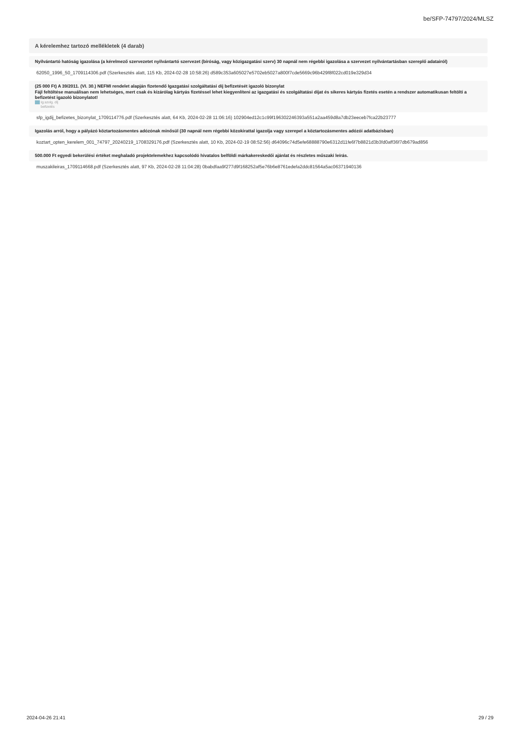be/SFP-74797/2024/MLSZ
A kérelemhez tartozó mellékletek (4 darab)
Nyilvántartó hatóság igazolása (a kérelmező szervezetet nyilvántartó szervezet (bíróság, vagy közigazgatási szerv) 30 napnál nem régebbi igazolása a szervezet nyilvántartásban szereplő adatairól)
62050_1996_50_1709114306.pdf (Szerkesztés alatt, 115 Kb, 2024-02-28 10:58:26) d589c353a605027e5702eb5027a800f7cde5669c96b429f8f022cd019e329d34
(25 000 Ft) A 39/2011. (VI. 30.) NEFMI rendelet alapján fizetendő Igazgatási szolgáltatási díj befizetését igazoló bizonylat
Fájl feltöltése manuálisan nem lehetséges, mert csak és kizárólag kártyás fizetéssel lehet kiegyenlíteni az igazgatási és szolgáltatási díjat és sikeres kártyás fizetés esetén a rendszer automatikusan feltölti a befizetést igazoló bizonylatot!
Ig.szolg. díj
befizetés
sfp_igdij_befizetes_bizonylat_1709114776.pdf (Szerkesztés alatt, 64 Kb, 2024-02-28 11:06:16) 102904ed12c1c99f196302246393a551a2aa459d8a7db23eeceb7fca22b23777
Igazolás arról, hogy a pályázó köztartozásmentes adózónak minősül (30 napnál nem régebbi közokirattal igazolja vagy szerepel a köztartozásmentes adózói adatbázisban)
koztart_opten_kerelem_001_74797_20240219_1708329176.pdf (Szerkesztés alatt, 10 Kb, 2024-02-19 08:52:56) d64096c74d5efe68888790e6312d11fe6f7b8821d3b3fd0aff36f7db679ad856
500.000 Ft egyedi bekerülési értéket meghaladó projektelemekhez kapcsolódó hivatalos belföldi márkakereskedői ajánlat és részletes műszaki leírás.
muszakileiras_1709114668.pdf (Szerkesztés alatt, 97 Kb, 2024-02-28 11:04:28) 0babdfaa9f277d9f168252af5e76b6e8761edefa2ddc81564a5ac06371940136
2024-04-26 21:41 29 / 29